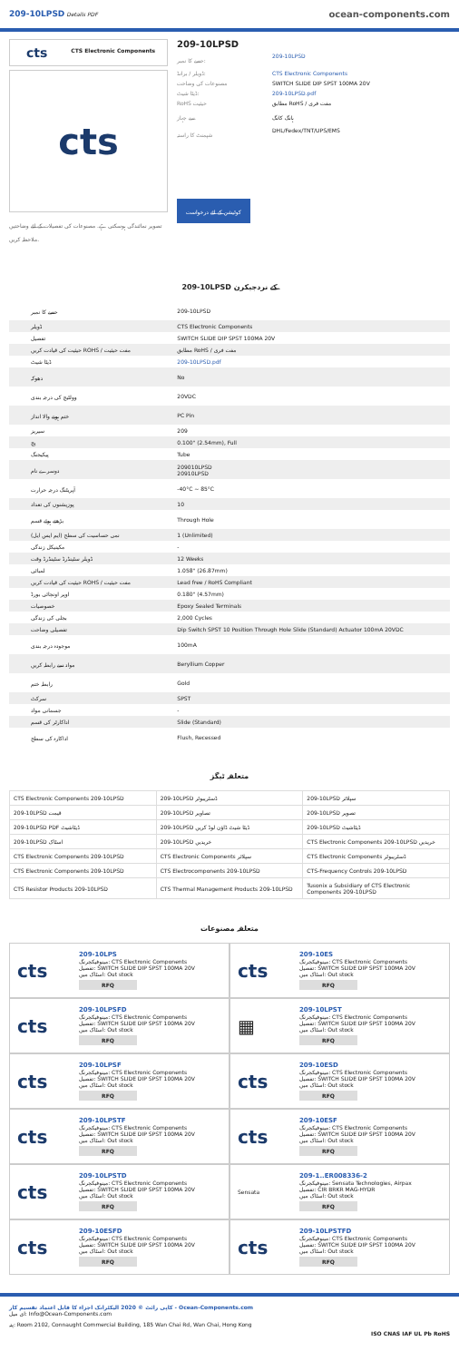209-10LPSD Details PDF
ocean-components.com
cts CTS Electronic Components
cts
تصویر نمائندگی ہوسکتی ہے. مصنوعات کی تفصیلات کے لئے وضاحتیں ملاحظہ کریں.
209-10LPSD
حصے کا نمبر: 209-10LPSD
ڈویلر / برانڈ: CTS Electronic Components
مصنوعات کی وضاحت SWITCH SLIDE DIP SPST 100MA 20V
ڈیٹا شیٹ: 209-10LPSD.pdf
RoHS حیثیت مطابق RoHS / مفت فری
سے جہاز ہانگ کانگ
شپمنٹ کا راستہ DHL/Fedex/TNT/UPS/EMS
کوٹیشن کے لئے درخواست
209-10LPSD کے نردجیکرن
| حصے کا نمبر | 209-10LPSD |
| ڈویلر | CTS Electronic Components |
| تفصیل | SWITCH SLIDE DIP SPST 100MA 20V |
| حیثیت کی قیادت کریں ROHS / مفت حیثیت | مطابق RoHS / مفت فری |
| ڈیٹا شیٹ | 209-10LPSD.pdf |
| دھوکہ | No |
| وولٹیج کی درجہ بندی | 20VDC |
| ختم ہونے والا انداز | PC Pin |
| سیریز | 209 |
| پچ | 0.100" (2.54mm), Full |
| پیکیجنگ | Tube |
| دوسرے نام | 209010LPSD 20910LPSD |
| آپریٹنگ درجہ حرارت | -40°C ~ 85°C |
| پوزیشنوں کی تعداد | 10 |
| بڑھتے ہوئے قسم | Through Hole |
| نمی حساسیت کی سطح (ایم ایس ایل) | 1 (Unlimited) |
| مکینیکل زندگی | - |
| ڈویلر سٹینڈرڈ سٹینڈرڈ وقت | 12 Weeks |
| لمبائی | 1.058" (26.87mm) |
| حیثیت کی قیادت کریں ROHS / مفت حیثیت | Lead free / RoHS Compliant |
| اوپر اونچائی بورڈ | 0.180" (4.57mm) |
| خصوصیات | Epoxy Sealed Terminals |
| بجلی کی زندگی | 2,000 Cycles |
| تفصیلی وضاحت | Dip Switch SPST 10 Position Through Hole Slide (Standard) Actuator 100mA 20VDC |
| موجودہ درجہ بندی | 100mA |
| مواد سے رابطہ کریں | Beryllium Copper |
| رابطہ ختم | Gold |
| سرکٹ | SPST |
| جسمانی مواد | - |
| اداکارٹر کی قسم | Slide (Standard) |
| اداکارہ کی سطح | Flush, Recessed |
متعلقہ ٹیگز
| CTS Electronic Components 209-10LPSD | 209-10LPSD ڈسٹریبوٹر | 209-10LPSD سپلائر |
| 209-10LPSD قیمت | 209-10LPSD تصاویر | 209-10LPSD تصویر |
| 209-10LPSD PDF ڈیٹاشیٹ | 209-10LPSD ڈیٹا شیٹ ڈاؤن لوڈ کریں | 209-10LPSD ڈیٹاشیٹ |
| 209-10LPSD اسٹاک | 209-10LPSD خریدیں | CTS Electronic Components 209-10LPSD خریدیں |
| CTS Electronic Components 209-10LPSD | CTS Electronic Components سپلائر | CTS Electronic Components ڈسٹریبوٹر |
| CTS Electronic Components 209-10LPSD | CTS Electrocomponents 209-10LPSD | CTS-Frequency Controls 209-10LPSD |
| CTS Resistor Products 209-10LPSD | CTS Thermal Management Products 209-10LPSD | Tusonix a Subsidiary of CTS Electronic Components 209-10LPSD |
متعلقہ مصنوعات
cts
209-10LPS
مینوفیکچرنگ: CTS Electronic Components
تفصیل: SWITCH SLIDE DIP SPST 100MA 20V
اسٹاک میں: Out stock
RFQ
cts
209-10ES
مینوفیکچرنگ: CTS Electronic Components
تفصیل: SWITCH SLIDE DIP SPST 100MA 20V
اسٹاک میں: Out stock
RFQ
cts
209-10LPSFD
مینوفیکچرنگ: CTS Electronic Components
تفصیل: SWITCH SLIDE DIP SPST 100MA 20V
اسٹاک میں: Out stock
RFQ
▦
209-10LPST
مینوفیکچرنگ: CTS Electronic Components
تفصیل: SWITCH SLIDE DIP SPST 100MA 20V
اسٹاک میں: Out stock
RFQ
cts
209-10LPSF
مینوفیکچرنگ: CTS Electronic Components
تفصیل: SWITCH SLIDE DIP SPST 100MA 20V
اسٹاک میں: Out stock
RFQ
cts
209-10ESD
مینوفیکچرنگ: CTS Electronic Components
تفصیل: SWITCH SLIDE DIP SPST 100MA 20V
اسٹاک میں: Out stock
RFQ
cts
209-10LPSTF
مینوفیکچرنگ: CTS Electronic Components
تفصیل: SWITCH SLIDE DIP SPST 100MA 20V
اسٹاک میں: Out stock
RFQ
cts
209-10ESF
مینوفیکچرنگ: CTS Electronic Components
تفصیل: SWITCH SLIDE DIP SPST 100MA 20V
اسٹاک میں: Out stock
RFQ
cts
209-10LPSTD
مینوفیکچرنگ: CTS Electronic Components
تفصیل: SWITCH SLIDE DIP SPST 100MA 20V
اسٹاک میں: Out stock
RFQ
Sensata
209-1..ER008336-2
مینوفیکچرنگ: Sensata Technologies, Airpax
تفصیل: CIR BRKR MAG-HYDR
اسٹاک میں: Out stock
RFQ
cts
209-10ESFD
مینوفیکچرنگ: CTS Electronic Components
تفصیل: SWITCH SLIDE DIP SPST 100MA 20V
اسٹاک میں: Out stock
RFQ
cts
209-10LPSTFD
مینوفیکچرنگ: CTS Electronic Components
تفصیل: SWITCH SLIDE DIP SPST 100MA 20V
اسٹاک میں: Out stock
RFQ
کاپی رائٹ © 2020 الیکٹرانک اجزاء کا قابل اعتماد تقسیم کار - Ocean-Components.com
ای میل: Info@Ocean-Components.com
پتہ: Room 2102, Connaught Commercial Building, 185 Wan Chai Rd, Wan Chai, Hong Kong
ISO CNAS IAF UL Pb RoHS